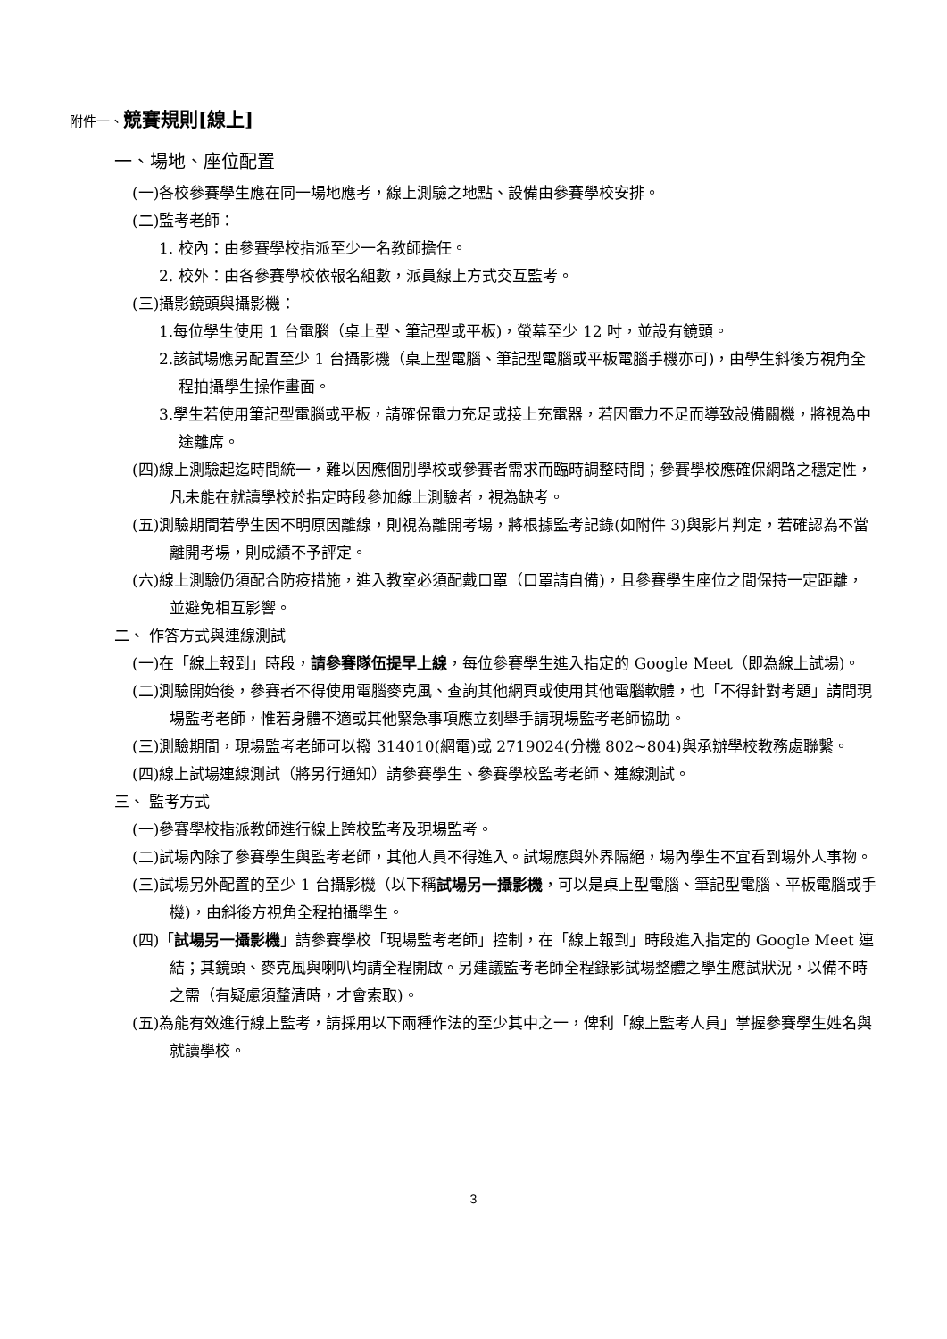附件一、競賽規則[線上]
一、場地、座位配置
(一)各校參賽學生應在同一場地應考，線上測驗之地點、設備由參賽學校安排。
(二)監考老師：
1. 校內：由參賽學校指派至少一名教師擔任。
2. 校外：由各參賽學校依報名組數，派員線上方式交互監考。
(三)攝影鏡頭與攝影機：
1.每位學生使用 1 台電腦（桌上型、筆記型或平板)，螢幕至少 12 吋，並設有鏡頭。
2.該試場應另配置至少 1 台攝影機（桌上型電腦、筆記型電腦或平板電腦手機亦可)，由學生斜後方視角全程拍攝學生操作畫面。
3.學生若使用筆記型電腦或平板，請確保電力充足或接上充電器，若因電力不足而導致設備關機，將視為中途離席。
(四)線上測驗起迄時間統一，難以因應個別學校或參賽者需求而臨時調整時間；參賽學校應確保網路之穩定性，凡未能在就讀學校於指定時段參加線上測驗者，視為缺考。
(五)測驗期間若學生因不明原因離線，則視為離開考場，將根據監考記錄(如附件 3)與影片判定，若確認為不當離開考場，則成績不予評定。
(六)線上測驗仍須配合防疫措施，進入教室必須配戴口罩（口罩請自備)，且參賽學生座位之間保持一定距離，並避免相互影響。
二、 作答方式與連線測試
(一)在「線上報到」時段，請參賽隊伍提早上線，每位參賽學生進入指定的 Google Meet（即為線上試場)。
(二)測驗開始後，參賽者不得使用電腦麥克風、查詢其他網頁或使用其他電腦軟體，也「不得針對考題」請問現場監考老師，惟若身體不適或其他緊急事項應立刻舉手請現場監考老師協助。
(三)測驗期間，現場監考老師可以撥 314010(網電)或 2719024(分機 802~804)與承辦學校教務處聯繫。
(四)線上試場連線測試（將另行通知）請參賽學生、參賽學校監考老師、連線測試。
三、 監考方式
(一)參賽學校指派教師進行線上跨校監考及現場監考。
(二)試場內除了參賽學生與監考老師，其他人員不得進入。試場應與外界隔絕，場內學生不宜看到場外人事物。
(三)試場另外配置的至少 1 台攝影機（以下稱試場另一攝影機，可以是桌上型電腦、筆記型電腦、平板電腦或手機)，由斜後方視角全程拍攝學生。
(四)「試場另一攝影機」請參賽學校「現場監考老師」控制，在「線上報到」時段進入指定的 Google Meet 連結；其鏡頭、麥克風與喇叭均請全程開啟。另建議監考老師全程錄影試場整體之學生應試狀況，以備不時之需（有疑慮須釐清時，才會索取)。
(五)為能有效進行線上監考，請採用以下兩種作法的至少其中之一，俾利「線上監考人員」掌握參賽學生姓名與就讀學校。
3